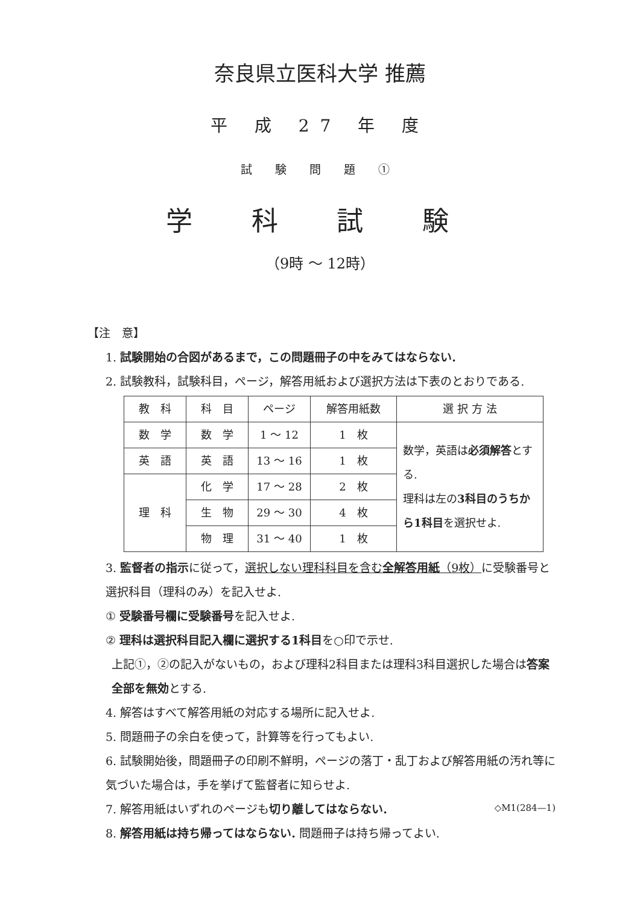奈良県立医科大学 推薦
平 成 27 年 度
試 験 問 題 ①
学 科 試 験
（9時 ～ 12時）
【注　意】
1. 試験開始の合図があるまで，この問題冊子の中をみてはならない.
2. 試験教科，試験科目，ページ，解答用紙および選択方法は下表のとおりである.
| 教 科 | 科 目 | ページ | 解答用紙数 | 選 択 方 法 |
| --- | --- | --- | --- | --- |
| 数 学 | 数 学 | 1 ～ 12 | 1 枚 | 数学，英語は 必須解答 とする. 理科は左の 3科目のうち から1科目 を選択せよ. |
| 英 語 | 英 語 | 13 ～ 16 | 1 枚 | |
| 理 科 | 化 学 | 17 ～ 28 | 2 枚 | |
| | 生 物 | 29 ～ 30 | 4 枚 | |
| | 物 理 | 31 ～ 40 | 1 枚 | |
3. 監督者の指示に従って，選択しない理科科目を含む全解答用紙（9枚）に受験番号と選択科目（理科のみ）を記入せよ.
① 受験番号欄に受験番号を記入せよ.
② 理科は選択科目記入欄に選択する1科目を○印で示せ.
上記①，②の記入がないもの，および理科2科目または理科3科目選択した場合は答案全部を無効とする.
4. 解答はすべて解答用紙の対応する場所に記入せよ.
5. 問題冊子の余白を使って，計算等を行ってもよい.
6. 試験開始後，問題冊子の印刷不鮮明，ページの落丁・乱丁および解答用紙の汚れ等に気づいた場合は，手を挙げて監督者に知らせよ.
7. 解答用紙はいずれのページも切り離してはならない.
8. 解答用紙は持ち帰ってはならない. 問題冊子は持ち帰ってよい.
◇M1(284—1)